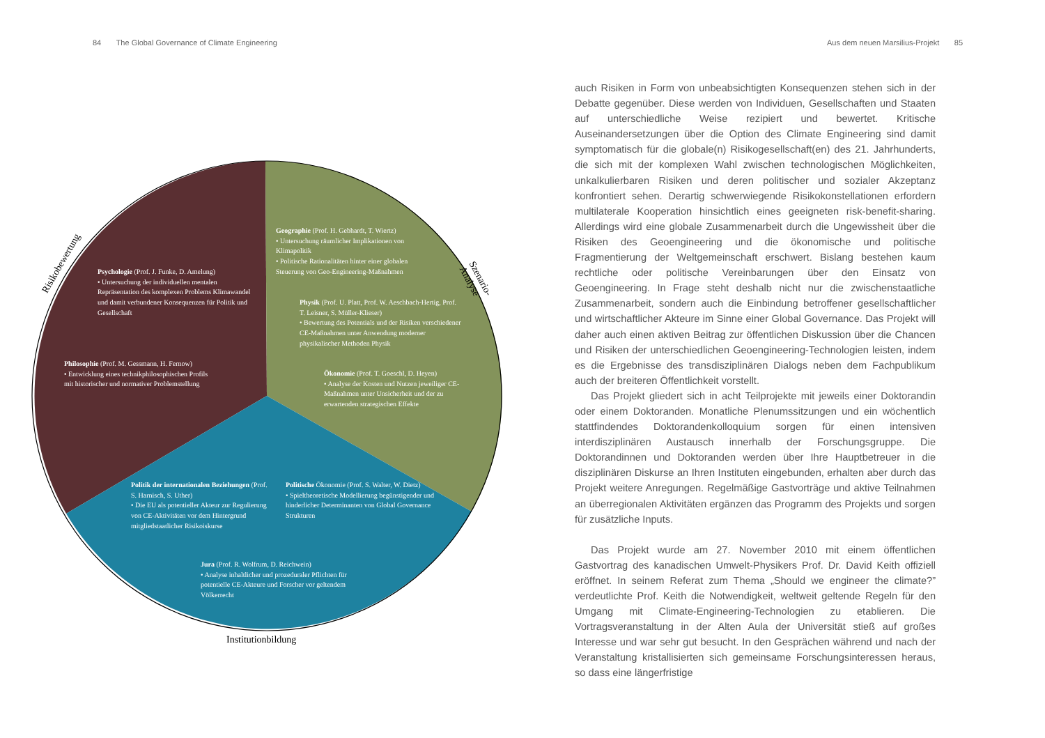84 The Global Governance of Climate Engineering
Aus dem neuen Marsilius-Projekt 85
Risikobewertung
Szenario-Analyse
Institutionbildung
Psychologie (Prof. J. Funke, D. Amelung)
• Untersuchung der individuellen mentalen Repräsentation des komplexen Problems Klimawandel und damit verbundener Konsequenzen für Politik und Gesellschaft
Philosophie (Prof. M. Gessmann, H. Fernow)
• Entwicklung eines technikphilosophischen Profils mit historischer und normativer Problemstellung
Geographie (Prof. H. Gebhardt, T. Wiertz)
• Untersuchung räumlicher Implikationen von Klimapolitik
• Politische Rationalitäten hinter einer globalen Steuerung von Geo-Engineering-Maßnahmen
Physik (Prof. U. Platt, Prof. W. Aeschbach-Hertig, Prof. T. Leisner, S. Müller-Klieser)
• Bewertung des Potentials und der Risiken verschiedener CE-Maßnahmen unter Anwendung moderner physikalischer Methoden Physik
Ökonomie (Prof. T. Goeschl, D. Heyen)
• Analyse der Kosten und Nutzen jeweiliger CE-Maßnahmen unter Unsicherheit und der zu erwartenden strategischen Effekte
Politik der internationalen Beziehungen (Prof. S. Harnisch, S. Uther)
• Die EU als potentieller Akteur zur Regulierung von CE-Aktivitäten vor dem Hintergrund mitgliedstaatlicher Risikoiskurse
Politische Ökonomie (Prof. S. Walter, W. Dietz)
• Spieltheoretische Modellierung begünstigender und hinderlicher Determinanten von Global Governance Strukturen
Jura (Prof. R. Wolfrum, D. Reichwein)
• Analyse inhaltlicher und prozeduraler Pflichten für potentielle CE-Akteure und Forscher vor geltendem Völkerrecht
auch Risiken in Form von unbeabsichtigten Konsequenzen stehen sich in der Debatte gegenüber. Diese werden von Individuen, Gesellschaften und Staaten auf unterschiedliche Weise rezipiert und bewertet. Kritische Auseinandersetzungen über die Option des Climate Engineering sind damit symptomatisch für die globale(n) Risikogesellschaft(en) des 21. Jahrhunderts, die sich mit der komplexen Wahl zwischen technologischen Möglichkeiten, unkalkulierbaren Risiken und deren politischer und sozialer Akzeptanz konfrontiert sehen. Derartig schwerwiegende Risikokonstellationen erfordern multilaterale Kooperation hinsichtlich eines geeigneten risk-benefit-sharing. Allerdings wird eine globale Zusammenarbeit durch die Ungewissheit über die Risiken des Geoengineering und die ökonomische und politische Fragmentierung der Weltgemeinschaft erschwert. Bislang bestehen kaum rechtliche oder politische Vereinbarungen über den Einsatz von Geoengineering. In Frage steht deshalb nicht nur die zwischenstaatliche Zusammenarbeit, sondern auch die Einbindung betroffener gesellschaftlicher und wirtschaftlicher Akteure im Sinne einer Global Governance. Das Projekt will daher auch einen aktiven Beitrag zur öffentlichen Diskussion über die Chancen und Risiken der unterschiedlichen Geoengineering-Technologien leisten, indem es die Ergebnisse des transdisziplinären Dialogs neben dem Fachpublikum auch der breiteren Öffentlichkeit vorstellt.
Das Projekt gliedert sich in acht Teilprojekte mit jeweils einer Doktorandin oder einem Doktoranden. Monatliche Plenumssitzungen und ein wöchentlich stattfindendes Doktorandenkolloquium sorgen für einen intensiven interdisziplinären Austausch innerhalb der Forschungsgruppe. Die Doktorandinnen und Doktoranden werden über Ihre Hauptbetreuer in die disziplinären Diskurse an Ihren Instituten eingebunden, erhalten aber durch das Projekt weitere Anregungen. Regelmäßige Gastvorträge und aktive Teilnahmen an überregionalen Aktivitäten ergänzen das Programm des Projekts und sorgen für zusätzliche Inputs.
Das Projekt wurde am 27. November 2010 mit einem öffentlichen Gastvortrag des kanadischen Umwelt-Physikers Prof. Dr. David Keith offiziell eröffnet. In seinem Referat zum Thema „Should we engineer the climate?” verdeutlichte Prof. Keith die Notwendigkeit, weltweit geltende Regeln für den Umgang mit Climate-Engineering-Technologien zu etablieren. Die Vortragsveranstaltung in der Alten Aula der Universität stieß auf großes Interesse und war sehr gut besucht. In den Gesprächen während und nach der Veranstaltung kristallisierten sich gemeinsame Forschungsinteressen heraus, so dass eine längerfristige